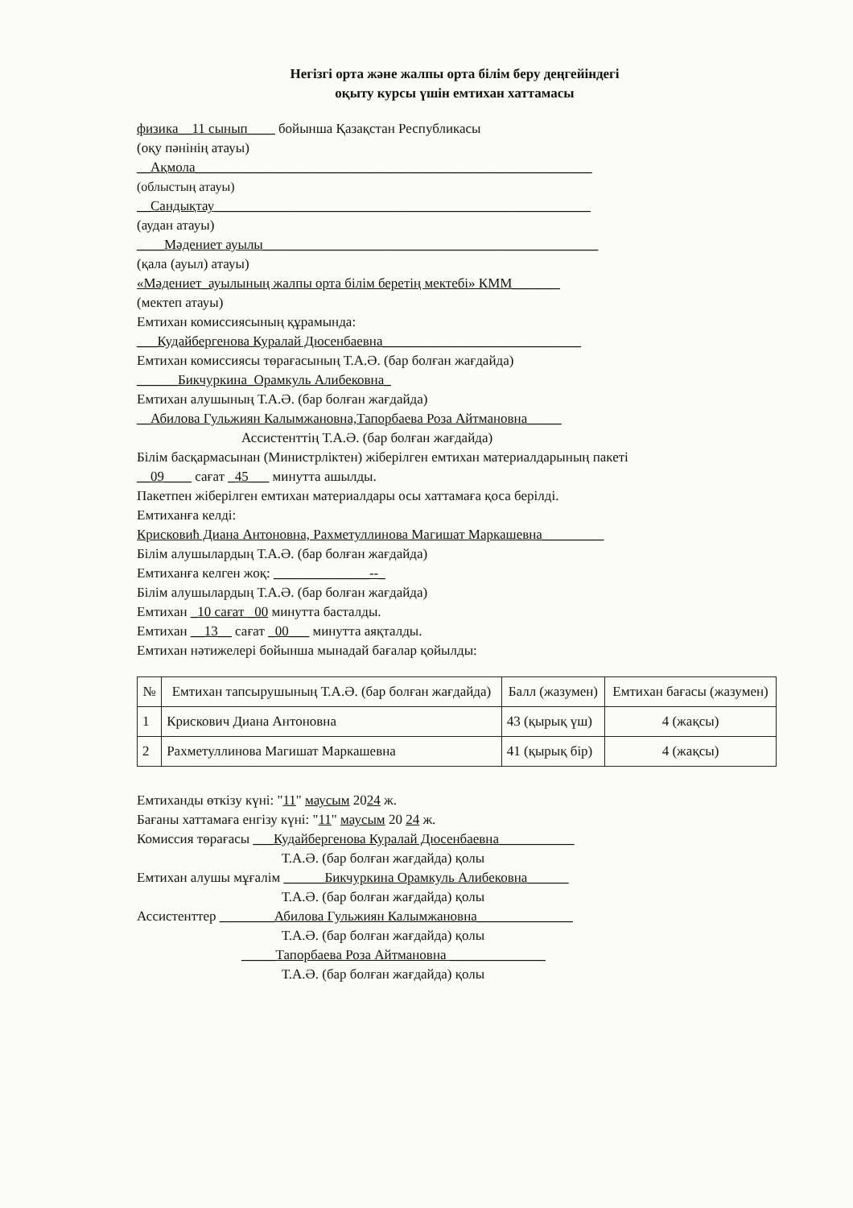Негізгі орта және жалпы орта білім беру деңгейіндегі
оқыту курсы үшін емтихан хаттамасы
физика__11 сынып____ бойынша Қазақстан Республикасы
(оқу пәнінің атауы)
__Ақмола__________________________________________________________
(облыстың атауы)
__Сандықтау_______________________________________________________
(аудан атауы)
____Мәдениет ауылы_________________________________________________
(қала (ауыл) атауы)
«Мәдениет_ауылының жалпы орта білім беретің мектебі» КММ_______
(мектеп атауы)
Емтихан комиссиясының құрамында:
___Кудайбергенова Куралай Дюсенбаевна_____________________________
Емтихан комиссиясы төрағасының Т.А.Ә. (бар болған жағдайда)
______Бикчуркина_Орамкуль Алибековна_
Емтихан алушының Т.А.Ә. (бар болған жағдайда)
__Абилова Гульжиян Калымжановна,Тапорбаева Роза Айтмановна_____
Ассистенттің Т.А.Ә. (бар болған жағдайда)
Білім басқармасынан (Министрліктен) жіберілген емтихан материалдарының пакеті
__09____ сағат _45___ минутта ашылды.
Пакетпен жіберілген емтихан материалдары осы хаттамаға қоса берілді.
Емтиханға келді:
Крисковић Диана Антоновна, Рахметуллинова Магишат Маркашевна_________
Білім алушылардың Т.А.Ә. (бар болған жағдайда)
Емтиханға келген жоқ: ______________--_
Білім алушылардың Т.А.Ә. (бар болған жағдайда)
Емтихан _10 сағат _00 минутта басталды.
Емтихан __13__ сағат _00___ минутта аяқталды.
Емтихан нәтижелері бойынша мынадай бағалар қойылды:
| № | Емтихан тапсырушының Т.А.Ә. (бар болған жағдайда) | Балл (жазумен) | Емтихан бағасы (жазумен) |
| --- | --- | --- | --- |
| 1 | Крискович Диана Антоновна | 43 (қырық үш) | 4 (жақсы) |
| 2 | Рахметуллинова Магишат Маркашевна | 41 (қырық бір) | 4 (жақсы) |
Емтиханды өткізу күні: "11" маусым 2024 ж.
Бағаны хаттамаға енгізу күні: "11" маусым 20 24 ж.
Комиссия төрағасы ___Кудайбергенова Куралай Дюсенбаевна___________
Т.А.Ә. (бар болған жағдайда) қолы
Емтихан алушы мұғалім ______Бикчуркина Орамкуль Алибековна______
Т.А.Ә. (бар болған жағдайда) қолы
Ассистенттер ________Абилова Гульжиян Калымжановна______________
Т.А.Ә. (бар болған жағдайда) қолы
_____Тапорбаева Роза Айтмановна ______________
Т.А.Ә. (бар болған жағдайда) қолы